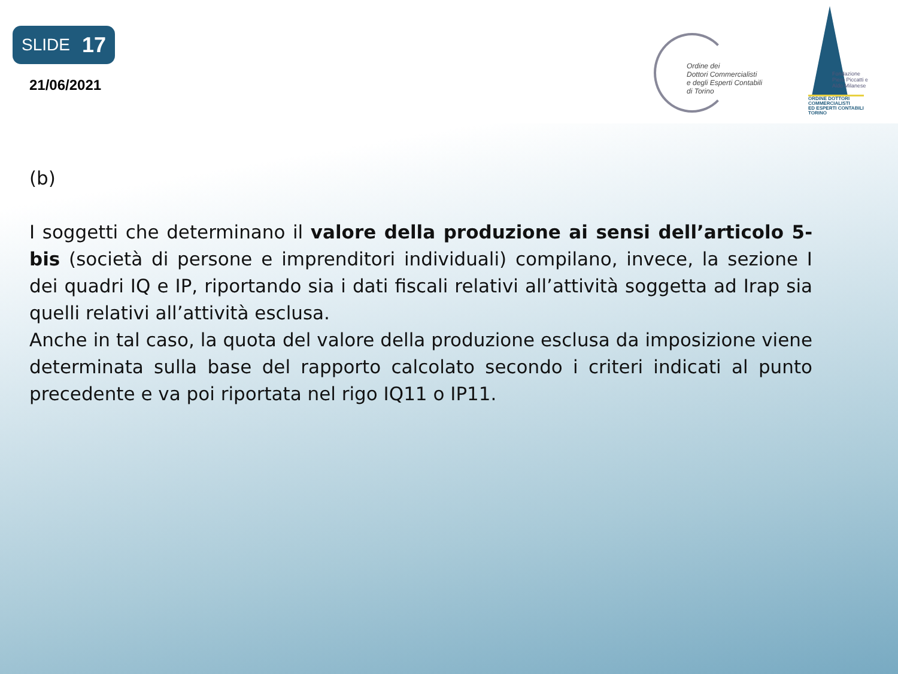SLIDE 17
21/06/2021
Ordine dei
Dottori Commercialisti
e degli Esperti Contabili
di Torino
Fondazione
Piero Piccatti e
Aldo Milanese
ORDINE DOTTORI
COMMERCIALISTI
ED ESPERTI CONTABILI
TORINO
(b)
I soggetti che determinano il valore della produzione ai sensi dell’articolo 5-bis (società di persone e imprenditori individuali) compilano, invece, la sezione I dei quadri IQ e IP, riportando sia i dati fiscali relativi all’attività soggetta ad Irap sia quelli relativi all’attività esclusa.
Anche in tal caso, la quota del valore della produzione esclusa da imposizione viene determinata sulla base del rapporto calcolato secondo i criteri indicati al punto precedente e va poi riportata nel rigo IQ11 o IP11.